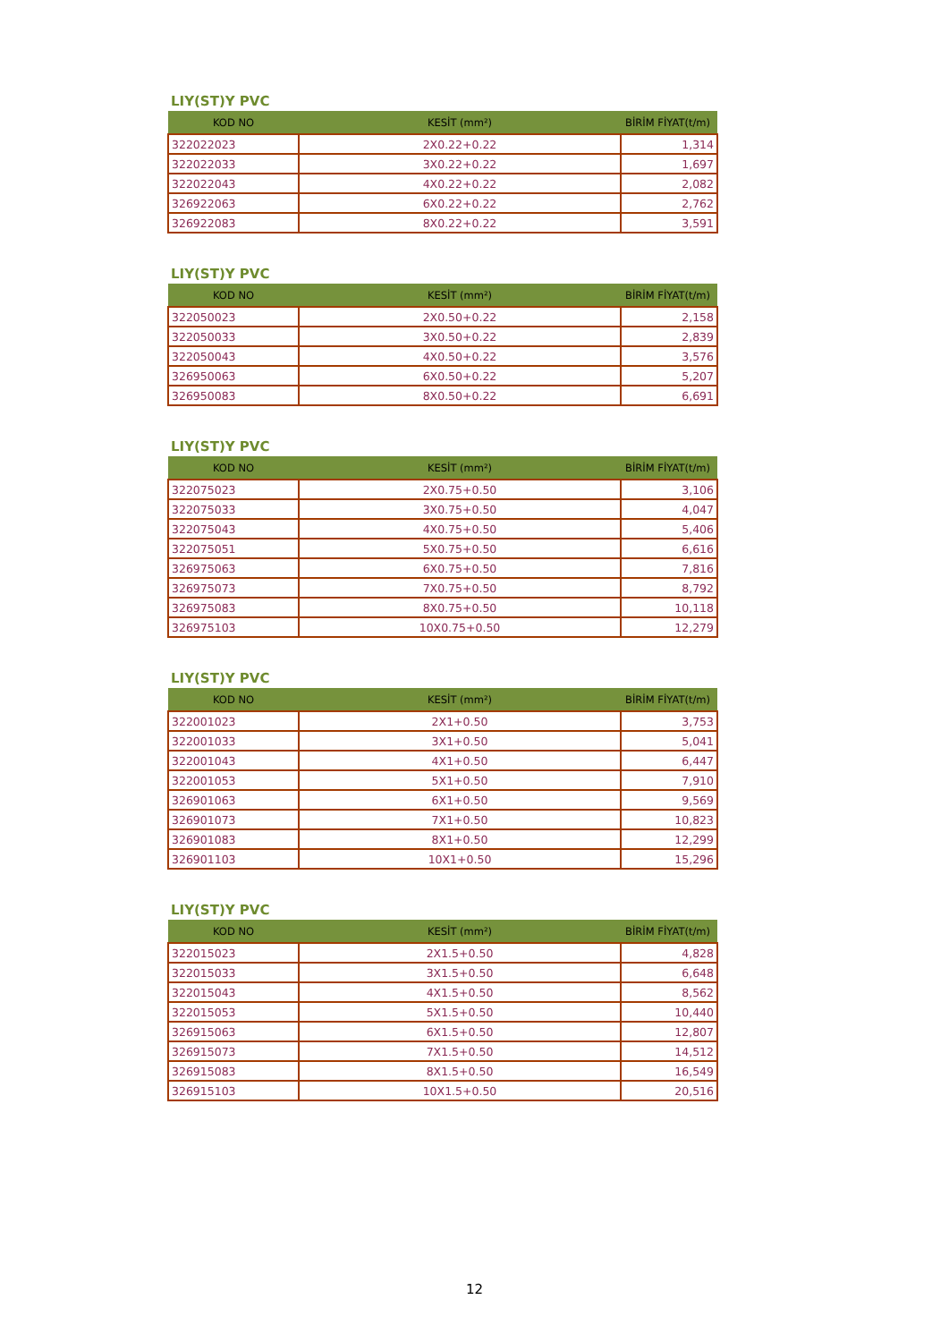LIY(ST)Y PVC
| KOD NO | KESİT (mm²) | BİRİM FİYAT(t/m) |
| --- | --- | --- |
| 322022023 | 2X0.22+0.22 | 1,314 |
| 322022033 | 3X0.22+0.22 | 1,697 |
| 322022043 | 4X0.22+0.22 | 2,082 |
| 326922063 | 6X0.22+0.22 | 2,762 |
| 326922083 | 8X0.22+0.22 | 3,591 |
LIY(ST)Y PVC
| KOD NO | KESİT (mm²) | BİRİM FİYAT(t/m) |
| --- | --- | --- |
| 322050023 | 2X0.50+0.22 | 2,158 |
| 322050033 | 3X0.50+0.22 | 2,839 |
| 322050043 | 4X0.50+0.22 | 3,576 |
| 326950063 | 6X0.50+0.22 | 5,207 |
| 326950083 | 8X0.50+0.22 | 6,691 |
LIY(ST)Y PVC
| KOD NO | KESİT (mm²) | BİRİM FİYAT(t/m) |
| --- | --- | --- |
| 322075023 | 2X0.75+0.50 | 3,106 |
| 322075033 | 3X0.75+0.50 | 4,047 |
| 322075043 | 4X0.75+0.50 | 5,406 |
| 322075051 | 5X0.75+0.50 | 6,616 |
| 326975063 | 6X0.75+0.50 | 7,816 |
| 326975073 | 7X0.75+0.50 | 8,792 |
| 326975083 | 8X0.75+0.50 | 10,118 |
| 326975103 | 10X0.75+0.50 | 12,279 |
LIY(ST)Y PVC
| KOD NO | KESİT (mm²) | BİRİM FİYAT(t/m) |
| --- | --- | --- |
| 322001023 | 2X1+0.50 | 3,753 |
| 322001033 | 3X1+0.50 | 5,041 |
| 322001043 | 4X1+0.50 | 6,447 |
| 322001053 | 5X1+0.50 | 7,910 |
| 326901063 | 6X1+0.50 | 9,569 |
| 326901073 | 7X1+0.50 | 10,823 |
| 326901083 | 8X1+0.50 | 12,299 |
| 326901103 | 10X1+0.50 | 15,296 |
LIY(ST)Y PVC
| KOD NO | KESİT (mm²) | BİRİM FİYAT(t/m) |
| --- | --- | --- |
| 322015023 | 2X1.5+0.50 | 4,828 |
| 322015033 | 3X1.5+0.50 | 6,648 |
| 322015043 | 4X1.5+0.50 | 8,562 |
| 322015053 | 5X1.5+0.50 | 10,440 |
| 326915063 | 6X1.5+0.50 | 12,807 |
| 326915073 | 7X1.5+0.50 | 14,512 |
| 326915083 | 8X1.5+0.50 | 16,549 |
| 326915103 | 10X1.5+0.50 | 20,516 |
12